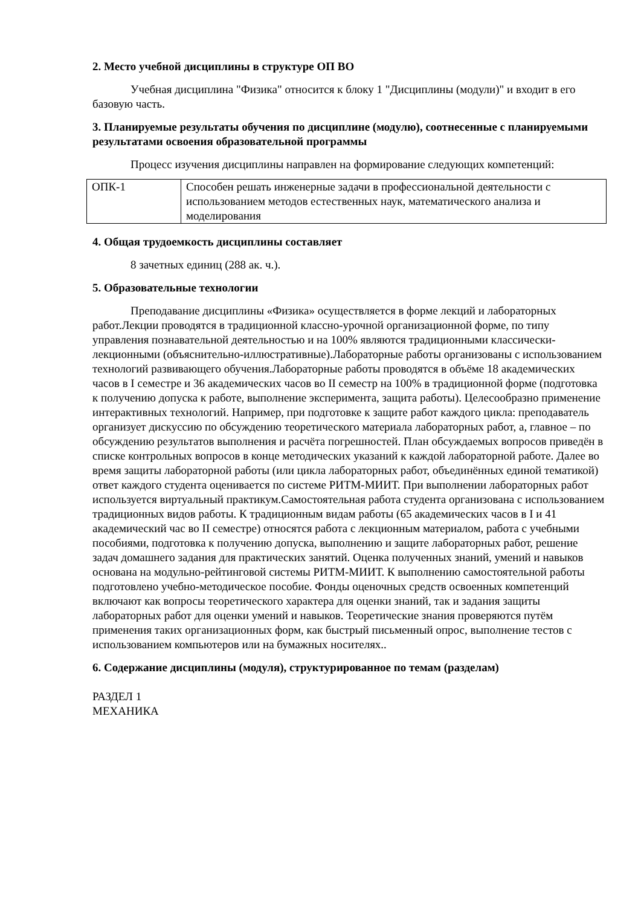2. Место учебной дисциплины в структуре ОП ВО
Учебная дисциплина "Физика" относится к блоку 1 "Дисциплины (модули)" и входит в его базовую часть.
3. Планируемые результаты обучения по дисциплине (модулю), соотнесенные с планируемыми результатами освоения образовательной программы
Процесс изучения дисциплины направлен на формирование следующих компетенций:
| ОПК-1 | Способен решать инженерные задачи в профессиональной деятельности с использованием методов естественных наук, математического анализа и моделирования |
4. Общая трудоемкость дисциплины составляет
8 зачетных единиц (288 ак. ч.).
5. Образовательные технологии
Преподавание дисциплины «Физика» осуществляется в форме лекций и лабораторных работ.Лекции проводятся в традиционной классно-урочной организационной форме, по типу управления познавательной деятельностью и на 100% являются традиционными классически-лекционными (объяснительно-иллюстративные).Лабораторные работы организованы с использованием технологий развивающего обучения.Лабораторные работы проводятся в объёме 18 академических часов в I семестре и 36 академических часов во II семестр на 100% в традиционной форме (подготовка к получению допуска к работе, выполнение эксперимента, защита работы). Целесообразно применение интерактивных технологий. Например, при подготовке к защите работ каждого цикла: преподаватель организует дискуссию по обсуждению теоретического материала лабораторных работ, а, главное – по обсуждению результатов выполнения и расчёта погрешностей. План обсуждаемых вопросов приведён в списке контрольных вопросов в конце методических указаний к каждой лабораторной работе. Далее во время защиты лабораторной работы (или цикла лабораторных работ, объединённых единой тематикой) ответ каждого студента оценивается по системе РИТМ-МИИТ. При выполнении лабораторных работ используется виртуальный практикум.Самостоятельная работа студента организована с использованием традиционных видов работы. К традиционным видам работы (65 академических часов в I и 41 академический час во II семестре) относятся работа с лекционным материалом, работа с учебными пособиями, подготовка к получению допуска, выполнению и защите лабораторных работ, решение задач домашнего задания для практических занятий. Оценка полученных знаний, умений и навыков основана на модульно-рейтинговой системы РИТМ-МИИТ. К выполнению самостоятельной работы подготовлено учебно-методическое пособие. Фонды оценочных средств освоенных компетенций включают как вопросы теоретического характера для оценки знаний, так и задания защиты лабораторных работ для оценки умений и навыков. Теоретические знания проверяются путём применения таких организационных форм, как быстрый письменный опрос, выполнение тестов с использованием компьютеров или на бумажных носителях..
6. Содержание дисциплины (модуля), структурированное по темам (разделам)
РАЗДЕЛ 1
МЕХАНИКА